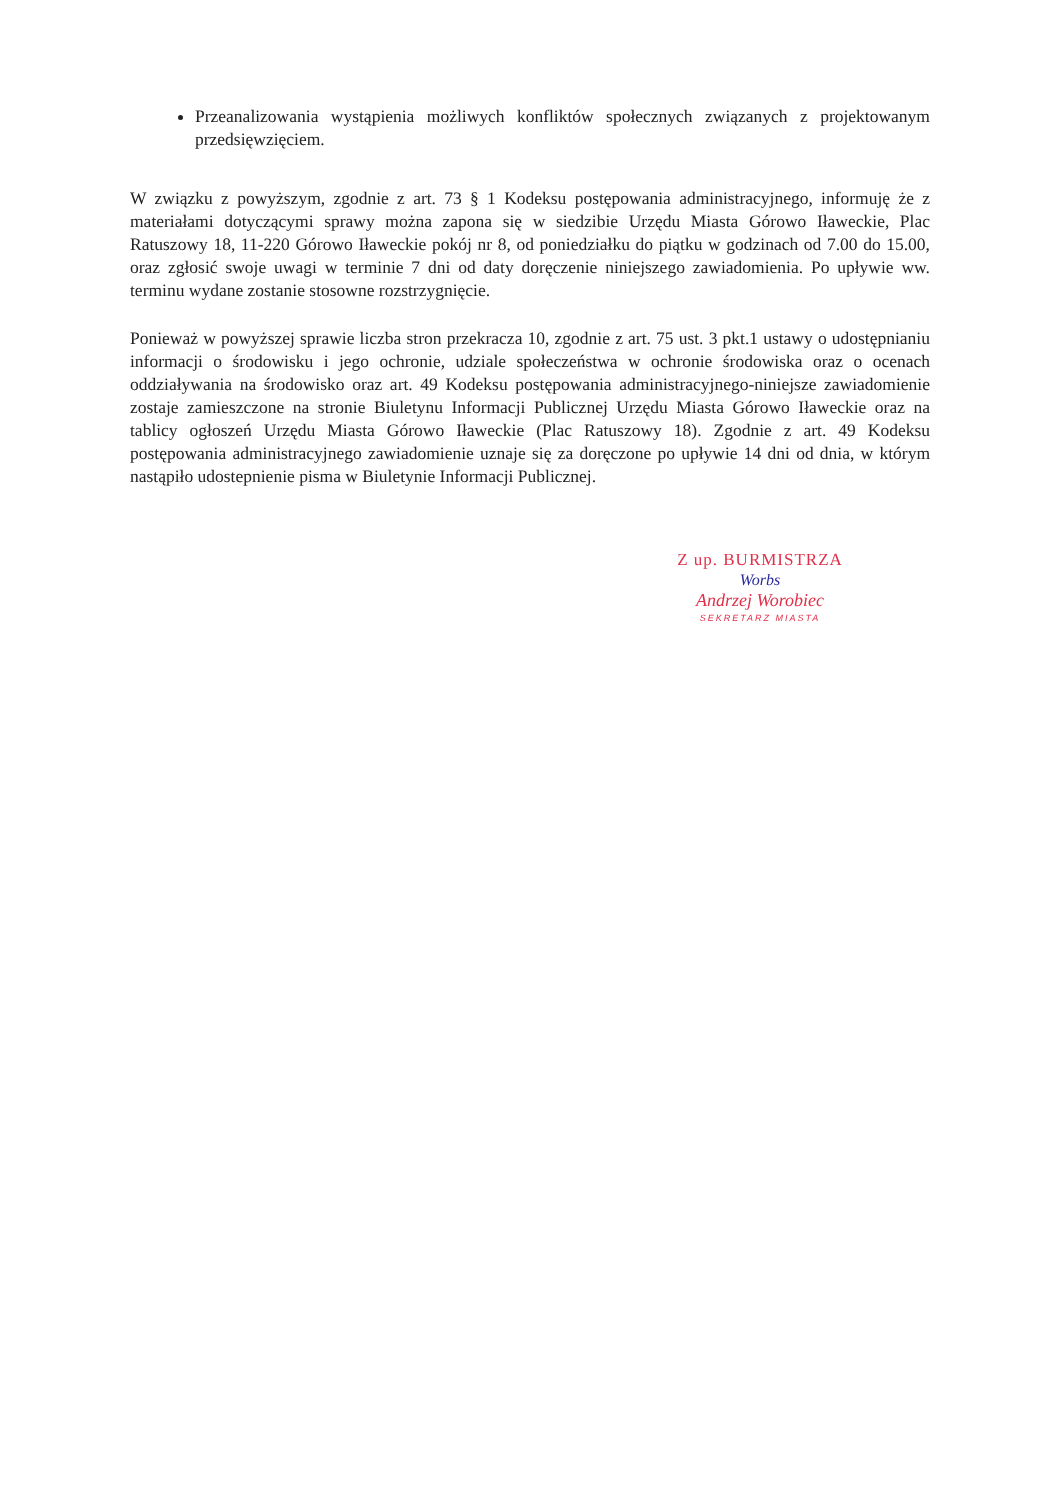Przeanalizowania wystąpienia możliwych konfliktów społecznych związanych z projektowanym przedsięwzięciem.
W związku z powyższym, zgodnie z art. 73 § 1 Kodeksu postępowania administracyjnego, informuję że z materiałami dotyczącymi sprawy można zapona się w siedzibie Urzędu Miasta Górowo Iławeckie, Plac Ratuszowy 18, 11-220 Górowo Iławeckie pokój nr 8, od poniedziałku do piątku w godzinach od 7.00 do 15.00, oraz zgłosić swoje uwagi w terminie 7 dni od daty doręczenie niniejszego zawiadomienia. Po upływie ww. terminu wydane zostanie stosowne rozstrzygnięcie.
Ponieważ w powyższej sprawie liczba stron przekracza 10, zgodnie z art. 75 ust. 3 pkt.1 ustawy o udostępnianiu informacji o środowisku i jego ochronie, udziale społeczeństwa w ochronie środowiska oraz o ocenach oddziaływania na środowisko oraz art. 49 Kodeksu postępowania administracyjnego-niniejsze zawiadomienie zostaje zamieszczone na stronie Biuletynu Informacji Publicznej Urzędu Miasta Górowo Iławeckie oraz na tablicy ogłoszeń Urzędu Miasta Górowo Iławeckie (Plac Ratuszowy 18). Zgodnie z art. 49 Kodeksu postępowania administracyjnego zawiadomienie uznaje się za doręczone po upływie 14 dni od dnia, w którym nastąpiło udostepnienie pisma w Biuletynie Informacji Publicznej.
Z up. BURMISTRZA
Worbs
Andrzej Worobiec
SEKRETARZ MIASTA